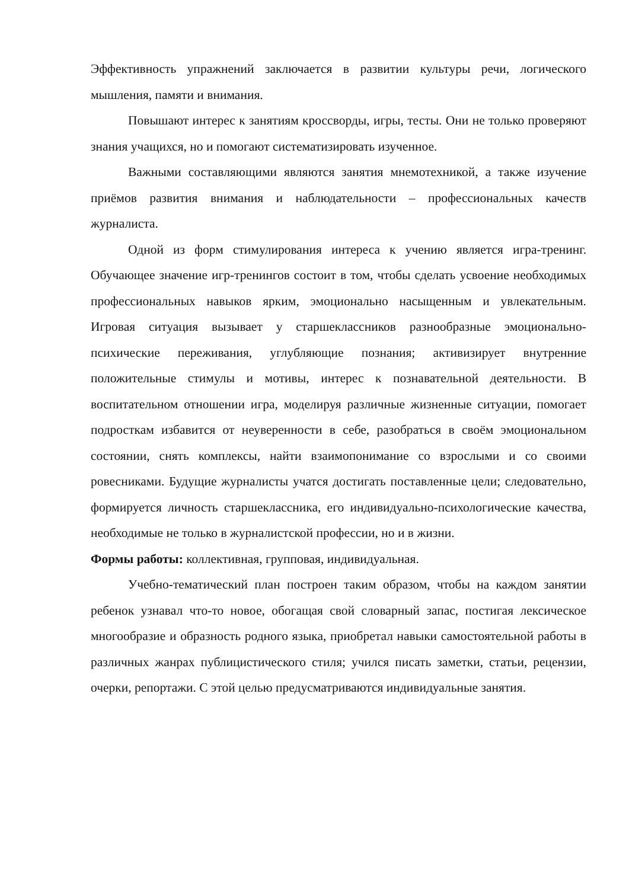Эффективность упражнений заключается в развитии культуры речи, логического мышления, памяти и внимания.
Повышают интерес к занятиям кроссворды, игры, тесты. Они не только проверяют знания учащихся, но и помогают систематизировать изученное.
Важными составляющими являются занятия мнемотехникой, а также изучение приёмов развития внимания и наблюдательности – профессиональных качеств журналиста.
Одной из форм стимулирования интереса к учению является игра-тренинг. Обучающее значение игр-тренингов состоит в том, чтобы сделать усвоение необходимых профессиональных навыков ярким, эмоционально насыщенным и увлекательным. Игровая ситуация вызывает у старшеклассников разнообразные эмоционально-психические переживания, углубляющие познания; активизирует внутренние положительные стимулы и мотивы, интерес к познавательной деятельности. В воспитательном отношении игра, моделируя различные жизненные ситуации, помогает подросткам избавится от неуверенности в себе, разобраться в своём эмоциональном состоянии, снять комплексы, найти взаимопонимание со взрослыми и со своими ровесниками. Будущие журналисты учатся достигать поставленные цели; следовательно, формируется личность старшеклассника, его индивидуально-психологические качества, необходимые не только в журналистской профессии, но и в жизни.
Формы работы: коллективная, групповая, индивидуальная.
Учебно-тематический план построен таким образом, чтобы на каждом занятии ребенок узнавал что-то новое, обогащая свой словарный запас, постигая лексическое многообразие и образность родного языка, приобретал навыки самостоятельной работы в различных жанрах публицистического стиля; учился писать заметки, статьи, рецензии, очерки, репортажи. С этой целью предусматриваются индивидуальные занятия.